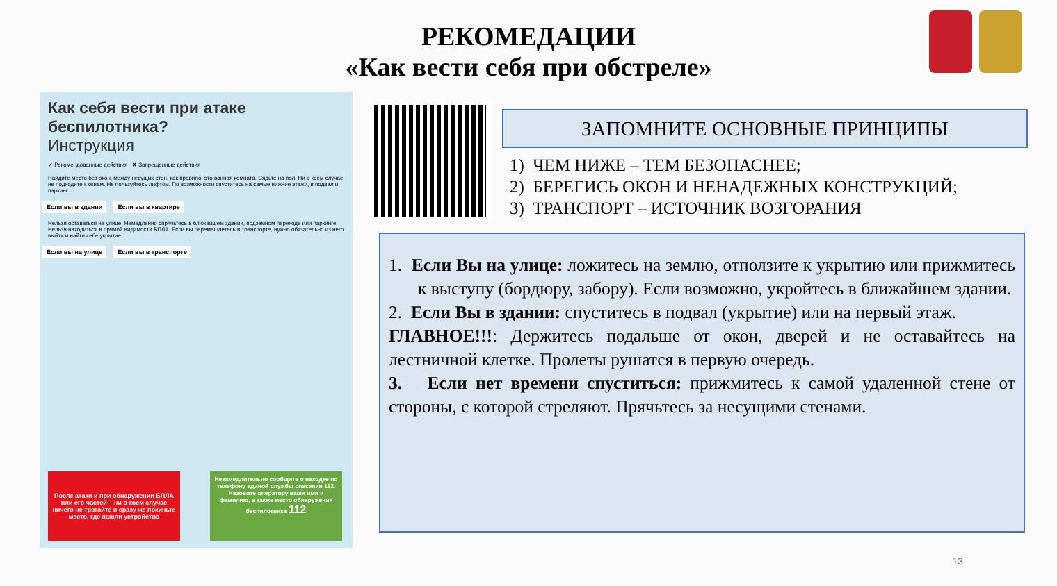РЕКОМЕДАЦИИ
«Как вести себя при обстреле»
Как себя вести при атаке беспилотника?
Инструкция
✔ Рекомендованные действия ✖ Запрещенные действия
Найдите место без окон, между несущих стен, как правило, это ванная комната. Сядьте на пол. Ни в коем случае не подходите к окнам. Не пользуйтесь лифтом. По возможности спуститесь на самые нижние этажи, в подвал и паркинг.
Если вы в здании Если вы в квартире
Нельзя оставаться на улице. Немедленно спрячьтесь в ближайшем здании, подземном переходе или паркинге. Нельзя находиться в прямой видимости БПЛА. Если вы перемещаетесь в транспорте, нужно обязательно из него выйти и найти себе укрытие.
Если вы на улице Если вы в транспорте
После атаки и при обнаружении БПЛА или его частей – ни в коем случае ничего не трогайте и сразу же покиньте место, где нашли устройство
Незамедлительно сообщите о находке по телефону единой службы спасения 112. Назовите оператору ваши имя и фамилию, а также место обнаружения беспилотника 112
ЗАПОМНИТЕ ОСНОВНЫЕ ПРИНЦИПЫ
1) ЧЕМ НИЖЕ – ТЕМ БЕЗОПАСНЕЕ;
2) БЕРЕГИСЬ ОКОН И НЕНАДЕЖНЫХ КОНСТРУКЦИЙ;
3) ТРАНСПОРТ – ИСТОЧНИК ВОЗГОРАНИЯ
1. Если Вы на улице: ложитесь на землю, отползите к укрытию или прижмитесь к выступу (бордюру, забору). Если возможно, укройтесь в ближайшем здании.
2. Если Вы в здании: спуститесь в подвал (укрытие) или на первый этаж.
ГЛАВНОЕ!!!: Держитесь подальше от окон, дверей и не оставайтесь на лестничной клетке. Пролеты рушатся в первую очередь.
3. Если нет времени спуститься: прижмитесь к самой удаленной стене от стороны, с которой стреляют. Прячьтесь за несущими стенами.
13